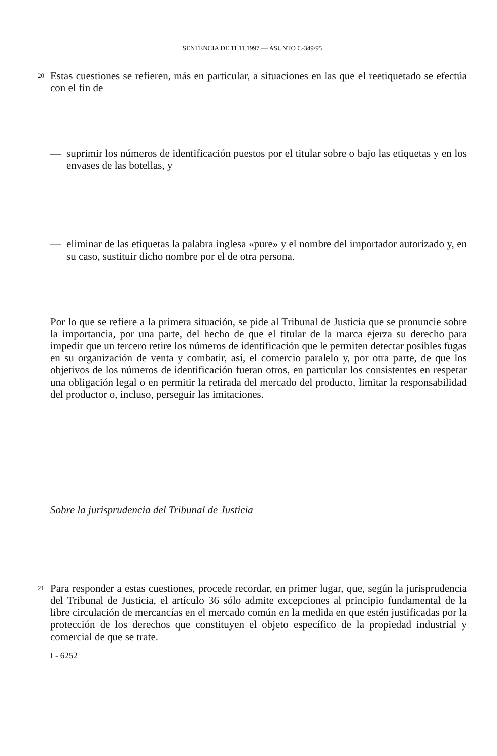SENTENCIA DE 11.11.1997 — ASUNTO C-349/95
20
Estas cuestiones se refieren, más en particular, a situaciones en las que el reetiquetado se efectúa con el fin de
— suprimir los números de identificación puestos por el titular sobre o bajo las etiquetas y en los envases de las botellas, y
— eliminar de las etiquetas la palabra inglesa «pure» y el nombre del importador autorizado y, en su caso, sustituir dicho nombre por el de otra persona.
Por lo que se refiere a la primera situación, se pide al Tribunal de Justicia que se pronuncie sobre la importancia, por una parte, del hecho de que el titular de la marca ejerza su derecho para impedir que un tercero retire los números de identificación que le permiten detectar posibles fugas en su organización de venta y combatir, así, el comercio paralelo y, por otra parte, de que los objetivos de los números de identificación fueran otros, en particular los consistentes en respetar una obligación legal o en permitir la retirada del mercado del producto, limitar la responsabilidad del productor o, incluso, perseguir las imitaciones.
Sobre la jurisprudencia del Tribunal de Justicia
21
Para responder a estas cuestiones, procede recordar, en primer lugar, que, según la jurisprudencia del Tribunal de Justicia, el artículo 36 sólo admite excepciones al principio fundamental de la libre circulación de mercancías en el mercado común en la medida en que estén justificadas por la protección de los derechos que constituyen el objeto específico de la propiedad industrial y comercial de que se trate.
I - 6252